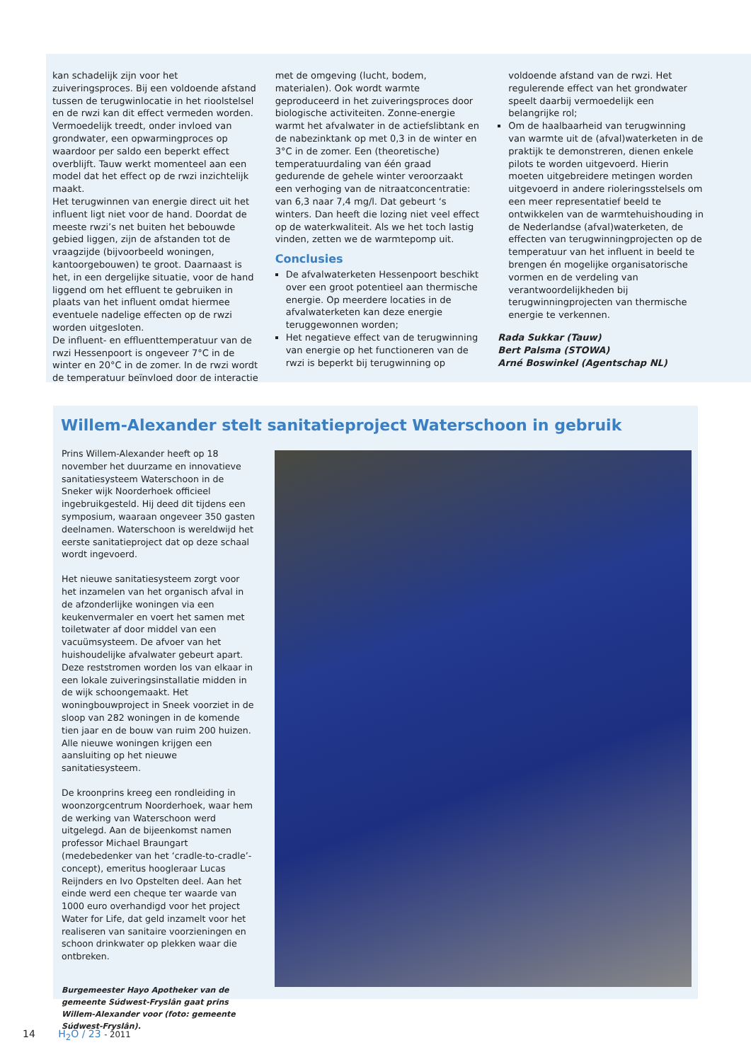kan schadelijk zijn voor het zuiveringsproces. Bij een voldoende afstand tussen de terugwinlocatie in het rioolstelsel en de rwzi kan dit effect vermeden worden. Vermoedelijk treedt, onder invloed van grondwater, een opwarmingproces op waardoor per saldo een beperkt effect overblijft. Tauw werkt momenteel aan een model dat het effect op de rwzi inzichtelijk maakt.
Het terugwinnen van energie direct uit het influent ligt niet voor de hand. Doordat de meeste rwzi’s net buiten het bebouwde gebied liggen, zijn de afstanden tot de vraagzijde (bijvoorbeeld woningen, kantoorgebouwen) te groot. Daarnaast is het, in een dergelijke situatie, voor de hand liggend om het effluent te gebruiken in plaats van het influent omdat hiermee eventuele nadelige effecten op de rwzi worden uitgesloten.
De influent- en effluenttemperatuur van de rwzi Hessenpoort is ongeveer 7°C in de winter en 20°C in de zomer. In de rwzi wordt de temperatuur beïnvloed door de interactie
met de omgeving (lucht, bodem, materialen). Ook wordt warmte geproduceerd in het zuiveringsproces door biologische activiteiten. Zonne-energie warmt het afvalwater in de actiefslibtank en de nabezinktank op met 0,3 in de winter en 3°C in de zomer. Een (theoretische) temperatuurdaling van één graad gedurende de gehele winter veroorzaakt een verhoging van de nitraatconcentratie: van 6,3 naar 7,4 mg/l. Dat gebeurt ‘s winters. Dan heeft die lozing niet veel effect op de waterkwaliteit. Als we het toch lastig vinden, zetten we de warmtepomp uit.
Conclusies
De afvalwaterketen Hessenpoort beschikt over een groot potentieel aan thermische energie. Op meerdere locaties in de afvalwaterketen kan deze energie teruggewonnen worden;
Het negatieve effect van de terugwinning van energie op het functioneren van de rwzi is beperkt bij terugwinning op
voldoende afstand van de rwzi. Het regulerende effect van het grondwater speelt daarbij vermoedelijk een belangrijke rol;
Om de haalbaarheid van terugwinning van warmte uit de (afval)waterketen in de praktijk te demonstreren, dienen enkele pilots te worden uitgevoerd. Hierin moeten uitgebreidere metingen worden uitgevoerd in andere rioleringsstelsels om een meer representatief beeld te ontwikkelen van de warmtehuishouding in de Nederlandse (afval)waterketen, de effecten van terugwinningprojecten op de temperatuur van het influent in beeld te brengen én mogelijke organisatorische vormen en de verdeling van verantwoordelijkheden bij terugwinningprojecten van thermische energie te verkennen.
Rada Sukkar (Tauw)
Bert Palsma (STOWA)
Arné Boswinkel (Agentschap NL)
Willem-Alexander stelt sanitatieproject Waterschoon in gebruik
Prins Willem-Alexander heeft op 18 november het duurzame en innovatieve sanitatiesysteem Waterschoon in de Sneker wijk Noorderhoek officieel ingebruikgesteld. Hij deed dit tijdens een symposium, waaraan ongeveer 350 gasten deelnamen. Waterschoon is wereldwijd het eerste sanitatieproject dat op deze schaal wordt ingevoerd.
Het nieuwe sanitatiesysteem zorgt voor het inzamelen van het organisch afval in de afzonderlijke woningen via een keukenvermaler en voert het samen met toiletwater af door middel van een vacuümsysteem. De afvoer van het huishoudelijke afvalwater gebeurt apart. Deze reststromen worden los van elkaar in een lokale zuiveringsinstallatie midden in de wijk schoongemaakt. Het woningbouwproject in Sneek voorziet in de sloop van 282 woningen in de komende tien jaar en de bouw van ruim 200 huizen. Alle nieuwe woningen krijgen een aansluiting op het nieuwe sanitatiesysteem.
De kroonprins kreeg een rondleiding in woonzorgcentrum Noorderhoek, waar hem de werking van Waterschoon werd uitgelegd. Aan de bijeenkomst namen professor Michael Braungart (medebedenker van het ‘cradle-to-cradle’-concept), emeritus hoogleraar Lucas Reijnders en Ivo Opstelten deel. Aan het einde werd een cheque ter waarde van 1000 euro overhandigd voor het project Water for Life, dat geld inzamelt voor het realiseren van sanitaire voorzieningen en schoon drinkwater op plekken waar die ontbreken.
Burgemeester Hayo Apotheker van de gemeente Súdwest-Fryslân gaat prins Willem-Alexander voor (foto: gemeente Súdwest-Fryslân).
14 H<sub>2</sub>O / 23 - 2011